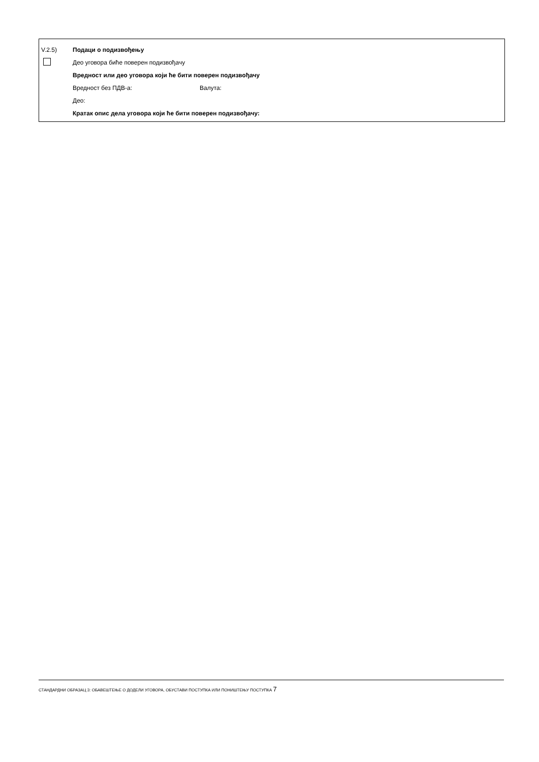V.2.5) Подаци о подизвођењу
Део уговора биће поверен подизвођачу
Вредност или део уговора који ће бити поверен подизвођачу
Вредност без ПДВ-а: Валута:
Део:
Кратак опис дела уговора који ће бити поверен подизвођачу:
СТАНДАРДНИ ОБРАЗАЦ 3: ОБАВЕШТЕЊЕ О ДОДЕЛИ УГОВОРА, ОБУСТАВИ ПОСТУПКА ИЛИ ПОНИШТЕЊУ ПОСТУПКА 7